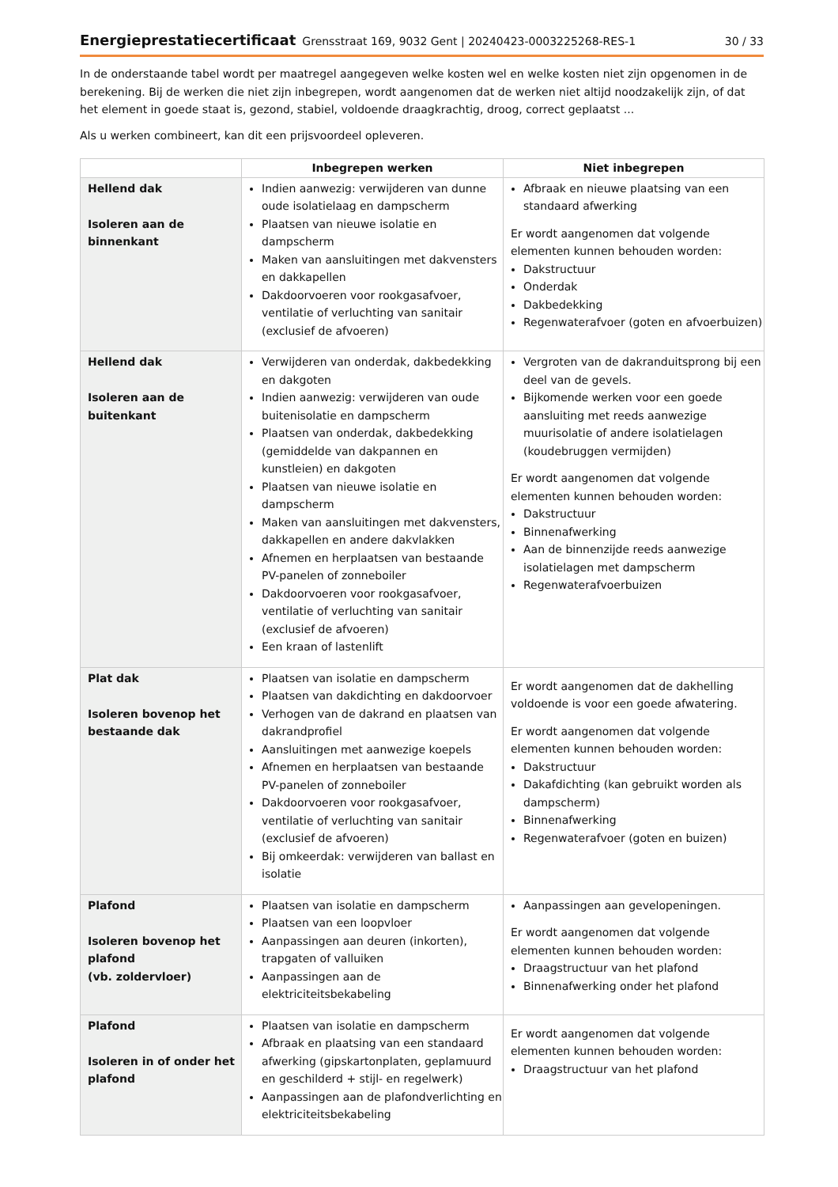Energieprestatiecertificaat Grensstraat 169, 9032 Gent | 20240423-0003225268-RES-1 30 / 33
In de onderstaande tabel wordt per maatregel aangegeven welke kosten wel en welke kosten niet zijn opgenomen in de berekening. Bij de werken die niet zijn inbegrepen, wordt aangenomen dat de werken niet altijd noodzakelijk zijn, of dat het element in goede staat is, gezond, stabiel, voldoende draagkrachtig, droog, correct geplaatst ...
Als u werken combineert, kan dit een prijsvoordeel opleveren.
| | Inbegrepen werken | Niet inbegrepen |
| --- | --- | --- |
| Hellend dak Isoleren aan de binnenkant | Indien aanwezig: verwijderen van dunne oude isolatielaag en dampscherm Plaatsen van nieuwe isolatie en dampscherm Maken van aansluitingen met dakvensters en dakkapellen Dakdoorvoeren voor rookgasafvoer, ventilatie of verluchting van sanitair (exclusief de afvoeren) | Afbraak en nieuwe plaatsing van een standaard afwerking Er wordt aangenomen dat volgende elementen kunnen behouden worden: Dakstructuur Onderdak Dakbedekking Regenwaterafvoer (goten en afvoerbuizen) |
| Hellend dak Isoleren aan de buitenkant | Verwijderen van onderdak, dakbedekking en dakgoten Indien aanwezig: verwijderen van oude buitenisolatie en dampscherm Plaatsen van onderdak, dakbedekking (gemiddelde van dakpannen en kunstleien) en dakgoten Plaatsen van nieuwe isolatie en dampscherm Maken van aansluitingen met dakvensters, dakkapellen en andere dakvlakken Afnemen en herplaatsen van bestaande PV-panelen of zonneboiler Dakdoorvoeren voor rookgasafvoer, ventilatie of verluchting van sanitair (exclusief de afvoeren) Een kraan of lastenlift | Vergroten van de dakranduitsprong bij een deel van de gevels. Bijkomende werken voor een goede aansluiting met reeds aanwezige muurisolatie of andere isolatielagen (koudebruggen vermijden) Er wordt aangenomen dat volgende elementen kunnen behouden worden: Dakstructuur Binnenafwerking Aan de binnenzijde reeds aanwezige isolatielagen met dampscherm Regenwaterafvoerbuizen |
| Plat dak Isoleren bovenop het bestaande dak | Plaatsen van isolatie en dampscherm Plaatsen van dakdichting en dakdoorvoer Verhogen van de dakrand en plaatsen van dakrandprofiel Aansluitingen met aanwezige koepels Afnemen en herplaatsen van bestaande PV-panelen of zonneboiler Dakdoorvoeren voor rookgasafvoer, ventilatie of verluchting van sanitair (exclusief de afvoeren) Bij omkeerdak: verwijderen van ballast en isolatie | Er wordt aangenomen dat de dakhelling voldoende is voor een goede afwatering. Er wordt aangenomen dat volgende elementen kunnen behouden worden: Dakstructuur Dakafdichting (kan gebruikt worden als dampscherm) Binnenafwerking Regenwaterafvoer (goten en buizen) |
| Plafond Isoleren bovenop het plafond (vb. zoldervloer) | Plaatsen van isolatie en dampscherm Plaatsen van een loopvloer Aanpassingen aan deuren (inkorten), trapgaten of valluiken Aanpassingen aan de elektriciteitsbekabeling | Aanpassingen aan gevelopeningen. Er wordt aangenomen dat volgende elementen kunnen behouden worden: Draagstructuur van het plafond Binnenafwerking onder het plafond |
| Plafond Isoleren in of onder het plafond | Plaatsen van isolatie en dampscherm Afbraak en plaatsing van een standaard afwerking (gipskartonplaten, geplamuurd en geschilderd + stijl- en regelwerk) Aanpassingen aan de plafondverlichting en elektriciteitsbekabeling | Er wordt aangenomen dat volgende elementen kunnen behouden worden: Draagstructuur van het plafond |